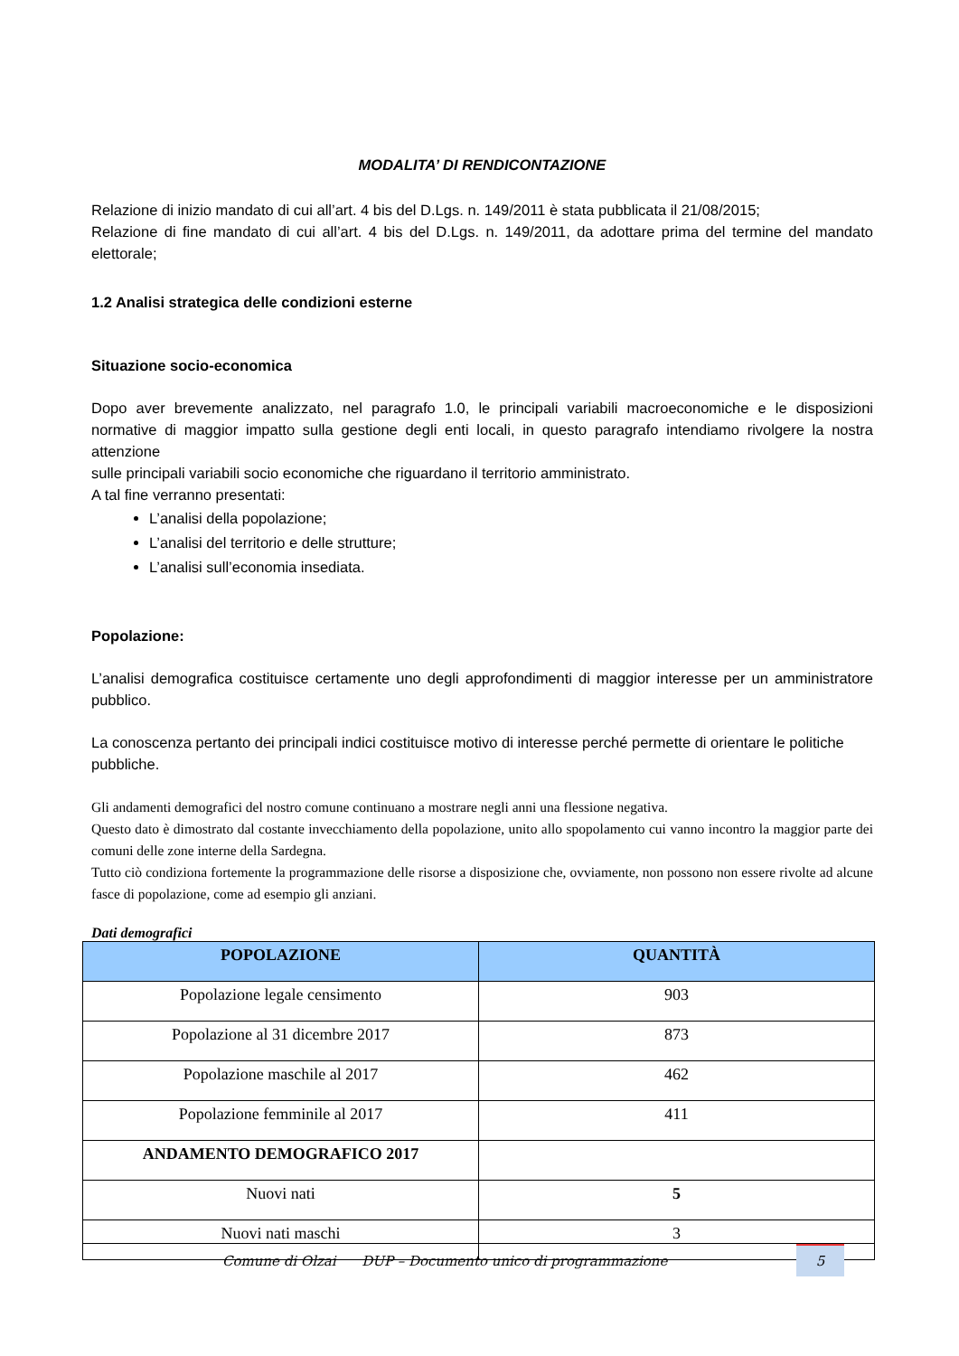MODALITA’ DI RENDICONTAZIONE
Relazione di inizio mandato di cui all’art. 4 bis del D.Lgs. n. 149/2011 è stata pubblicata il 21/08/2015;
Relazione di fine mandato di cui all’art. 4 bis del D.Lgs. n. 149/2011, da adottare prima del termine del mandato elettorale;
1.2 Analisi strategica delle condizioni esterne
Situazione socio-economica
Dopo aver brevemente analizzato, nel paragrafo 1.0, le principali variabili macroeconomiche e le disposizioni normative di maggior impatto sulla gestione degli enti locali, in questo paragrafo intendiamo rivolgere la nostra attenzione
sulle principali variabili socio economiche che riguardano il territorio amministrato.
A tal fine verranno presentati:
L’analisi della popolazione;
L’analisi del territorio e delle strutture;
L’analisi sull’economia insediata.
Popolazione:
L’analisi demografica costituisce certamente uno degli approfondimenti di maggior interesse per un amministratore pubblico.
La conoscenza pertanto dei principali indici costituisce motivo di interesse perché permette di orientare le politiche pubbliche.
Gli andamenti demografici del nostro comune continuano a mostrare negli anni una flessione negativa.
Questo dato è dimostrato dal costante invecchiamento della popolazione, unito allo spopolamento cui vanno incontro la maggior parte dei comuni delle zone interne della Sardegna.
Tutto ciò condiziona fortemente la programmazione delle risorse a disposizione che, ovviamente, non possono non essere rivolte ad alcune fasce di popolazione, come ad esempio gli anziani.
Dati demografici
| POPOLAZIONE | QUANTITÀ |
| --- | --- |
| Popolazione legale censimento | 903 |
| Popolazione al 31 dicembre 2017 | 873 |
| Popolazione maschile al 2017 | 462 |
| Popolazione femminile al 2017 | 411 |
| ANDAMENTO DEMOGRAFICO 2017 | |
| Nuovi nati | 5 |
| Nuovi nati maschi | 3 |
Comune di Olzai DUP – Documento unico di programmazione
5